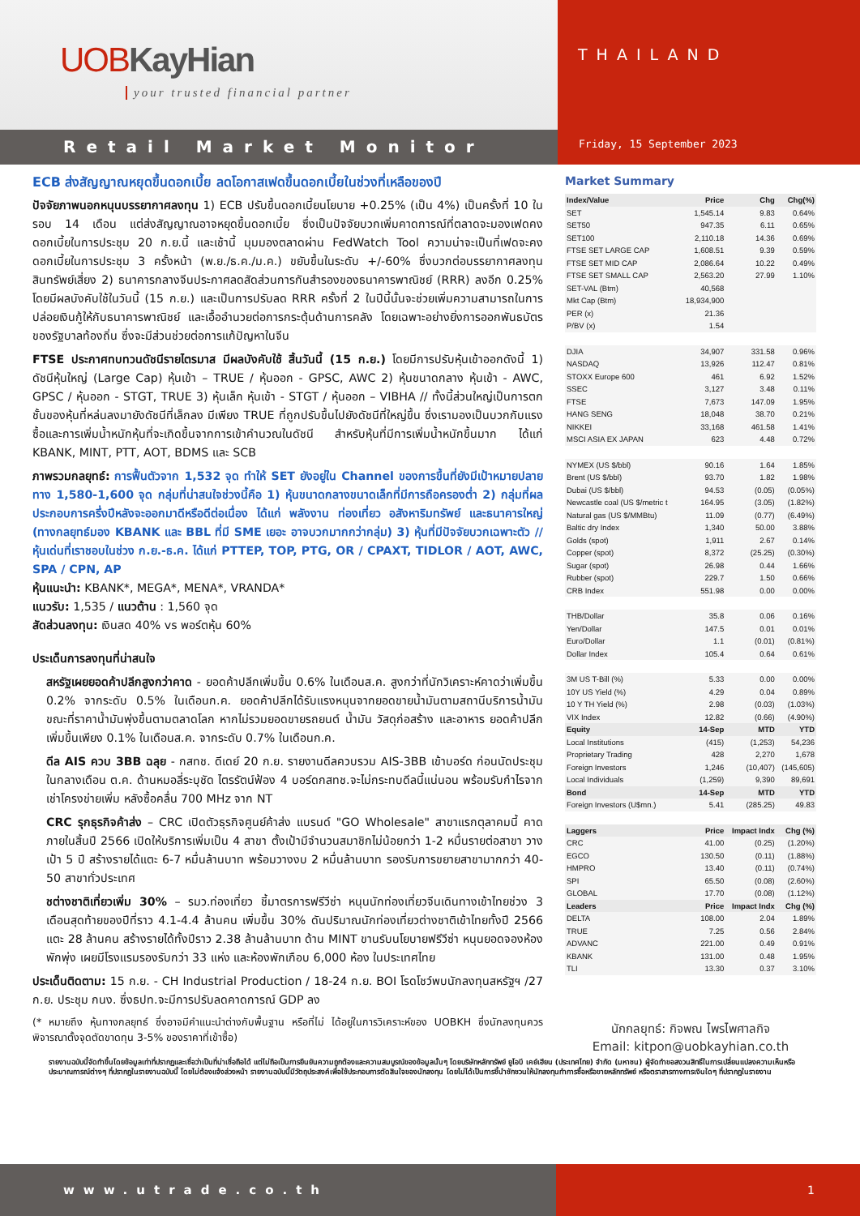UOB KayHian
your trusted financial partner
Retail Market Monitor
THAILAND
Friday, 15 September 2023
ECB ส่งสัญญาณหยุดขึ้นดอกเบี้ย ลดโอกาสเฟดขึ้นดอกเบี้ยในช่วงที่เหลือของปี
ปัจจัยภาพนอกหนุนบรรยากาศลงทุน 1) ECB ปรับขึ้นดอกเบี้ยนโยบาย +0.25% (เป็น 4%) เป็นครั้งที่ 10 ในรอบ 14 เดือน แต่ส่งสัญญาณอาจหยุดขึ้นดอกเบี้ย ซึ่งเป็นปัจจัยบวกเพิ่มคาดการณ์ที่ตลาดจะมองเฟดคงดอกเบี้ยในการประชุม 20 ก.ย.นี้ และเช้านี้ มุมมองตลาดผ่าน FedWatch Tool ความน่าจะเป็นที่เฟดจะคงดอกเบี้ยในการประชุม 3 ครั้งหน้า (พ.ย./ธ.ค./ม.ค.) ขยับขึ้นในระดับ +/-60% ซึ่งบวกต่อบรรยากาศลงทุนสินทรัพย์เสี่ยง 2) ธนาคารกลางจีนประกาศลดสัดส่วนการกันสำรองของธนาคารพาณิชย์ (RRR) ลงอีก 0.25% โดยมีผลบังคับใช้ในวันนี้ (15 ก.ย.) และเป็นการปรับลด RRR ครั้งที่ 2 ในปีนี้นั้นจะช่วยเพิ่มความสามารถในการปล่อยเงินกู้ให้กับธนาคารพาณิชย์ และเอื้ออำนวยต่อการกระตุ้นด้านการคลัง โดยเฉพาะอย่างยิ่งการออกพันธบัตรของรัฐบาลท้องถิ่น ซึ่งจะมีส่วนช่วยต่อการแก้ปัญหาในจีน
FTSE ประกาศทบทวนดัชนีรายไตรมาส มีผลบังคับใช้ สิ้นวันนี้ (15 ก.ย.) โดยมีการปรับหุ้นเข้าออกดังนี้ 1) ดัชนีหุ้นใหญ่ (Large Cap) หุ้นเข้า – TRUE / หุ้นออก - GPSC, AWC 2) หุ้นขนาดกลาง หุ้นเข้า - AWC, GPSC / หุ้นออก - STGT, TRUE 3) หุ้นเล็ก หุ้นเข้า - STGT / หุ้นออก – VIBHA // ทั้งนี้ส่วนใหญ่เป็นการตกชั้นของหุ้นที่หล่นลงมายังดัชนีที่เล็กลง มีเพียง TRUE ที่ถูกปรับขึ้นไปยังดัชนีที่ใหญ่ขึ้น ซึ่งเรามองเป็นบวกกับแรงซื้อและการเพิ่มน้ำหนักหุ้นที่จะเกิดขึ้นจากการเข้าคำนวณในดัชนี สำหรับหุ้นที่มีการเพิ่มน้ำหนักขึ้นมาก ได้แก่ KBANK, MINT, PTT, AOT, BDMS และ SCB
ภาพรวมกลยุทธ์: การฟื้นตัวจาก 1,532 จุด ทำให้ SET ยังอยู่ใน Channel ของการขึ้นที่ยังมีเป้าหมายปลายทาง 1,580-1,600 จุด กลุ่มที่น่าสนใจช่วงนี้คือ 1) หุ้นขนาดกลางขนาดเล็กที่มีการถือครองต่ำ 2) กลุ่มที่ผลประกอบการครึ่งปีหลังจะออกมาดีหรือดีต่อเนื่อง ได้แก่ พลังงาน ท่องเที่ยว อสังหาริมทรัพย์ และธนาคารใหญ่ (ทางกลยุทธ์มอง KBANK และ BBL ที่มี SME เยอะ อาจบวกมากกว่ากลุ่ม) 3) หุ้นที่มีปัจจัยบวกเฉพาะตัว // หุ้นเด่นที่เราชอบในช่วง ก.ย.-ธ.ค. ได้แก่ PTTEP, TOP, PTG, OR / CPAXT, TIDLOR / AOT, AWC, SPA / CPN, AP
หุ้นแนะนำ: KBANK*, MEGA*, MENA*, VRANDA*
แนวรับ: 1,535 / แนวต้าน : 1,560 จุด
สัดส่วนลงทุน: เงินสด 40% vs พอร์ตหุ้น 60%
ประเด็นการลงทุนที่น่าสนใจ
สหรัฐเผยยอดค้าปลีกสูงกว่าคาด - ยอดค้าปลีกเพิ่มขึ้น 0.6% ในเดือนส.ค. สูงกว่าที่นักวิเคราะห์คาดว่าเพิ่มขึ้น 0.2% จากระดับ 0.5% ในเดือนก.ค. ยอดค้าปลีกได้รับแรงหนุนจากยอดขายน้ำมันตามสถานีบริการน้ำมัน ขณะที่ราคาน้ำมันพุ่งขึ้นตามตลาดโลก หากไม่รวมยอดขายรถยนต์ น้ำมัน วัสดุก่อสร้าง และอาหาร ยอดค้าปลีกเพิ่มขึ้นเพียง 0.1% ในเดือนส.ค. จากระดับ 0.7% ในเดือนก.ค.
ดีล AIS ควบ 3BB ฉลุย - กสทช. ดีเดย์ 20 ก.ย. รายงานดีลควบรวม AIS-3BB เข้าบอร์ด ก่อนนัดประชุมในกลางเดือน ต.ค. ด้านหมอลี่ระบุชัด ไตรรัตน์ฟ้อง 4 บอร์ดกสทช.จะไม่กระทบดีลนี้แน่นอน พร้อมรับกำไรจากเช่าโครงข่ายเพิ่ม หลังซื้อคลื่น 700 MHz จาก NT
CRC รุกธุรกิจค้าส่ง – CRC เปิดตัวธุรกิจศูนย์ค้าส่ง แบรนด์ "GO Wholesale" สาขาแรกตุลาคมนี้ คาดภายในสิ้นปี 2566 เปิดให้บริการเพิ่มเป็น 4 สาขา ตั้งเป้ามีจำนวนสมาชิกไม่น้อยกว่า 1-2 หมื่นรายต่อสาขา วางเป้า 5 ปี สร้างรายได้แตะ 6-7 หมื่นล้านบาท พร้อมวางงบ 2 หมื่นล้านบาท รองรับการขยายสาขามากกว่า 40-50 สาขาทั่วประเทศ
ชต่างชาติเที่ยวเพิ่ม 30% – รมว.ท่องเที่ยว ชี้มาตรการฟรีวีซ่า หนุนนักท่องเที่ยวจีนเดินทางเข้าไทยช่วง 3 เดือนสุดท้ายของปีที่ราว 4.1-4.4 ล้านคน เพิ่มขึ้น 30% ดันปริมาณนักท่องเที่ยวต่างชาติเข้าไทยทั้งปี 2566 แตะ 28 ล้านคน สร้างรายได้ทั้งปีราว 2.38 ล้านล้านบาท ด้าน MINT ขานรับนโยบายฟรีวีซ่า หนุนยอดจองห้องพักพุ่ง เผยมีโรงแรมรองรับกว่า 33 แห่ง และห้องพักเกือบ 6,000 ห้อง ในประเทศไทย
ประเด็นติดตาม: 15 ก.ย. - CH Industrial Production / 18-24 ก.ย. BOI โรดโชว์พบนักลงทุนสหรัฐฯ /27 ก.ย. ประชุม กนง. ซึ่งธปท.จะมีการปรับลดคาดการณ์ GDP ลง
(* หมายถึง หุ้นทางกลยุทธ์ ซึ่งอาจมีคำแนะนำต่างกับพื้นฐาน หรือที่ไม่ ได้อยู่ในการวิเคราะห์ของ UOBKH ซึ่งนักลงทุนควรพิจารณาตั้งจุดตัดขาดทุน 3-5% ของราคาที่เข้าซื้อ)
Market Summary
| Index/Value | Price | Chg | Chg(%) |
| --- | --- | --- | --- |
| SET | 1,545.14 | 9.83 | 0.64% |
| SET50 | 947.35 | 6.11 | 0.65% |
| SET100 | 2,110.18 | 14.36 | 0.69% |
| FTSE SET LARGE CAP | 1,608.51 | 9.39 | 0.59% |
| FTSE SET MID CAP | 2,086.64 | 10.22 | 0.49% |
| FTSE SET SMALL CAP | 2,563.20 | 27.99 | 1.10% |
| SET-VAL (Btm) | 40,568 | | |
| Mkt Cap (Btm) | 18,934,900 | | |
| PER (x) | 21.36 | | |
| P/BV (x) | 1.54 | | |
| DJIA | 34,907 | 331.58 | 0.96% |
| NASDAQ | 13,926 | 112.47 | 0.81% |
| STOXX Europe 600 | 461 | 6.92 | 1.52% |
| SSEC | 3,127 | 3.48 | 0.11% |
| FTSE | 7,673 | 147.09 | 1.95% |
| HANG SENG | 18,048 | 38.70 | 0.21% |
| NIKKEI | 33,168 | 461.58 | 1.41% |
| MSCI ASIA EX JAPAN | 623 | 4.48 | 0.72% |
| NYMEX (US $/bbl) | 90.16 | 1.64 | 1.85% |
| Brent (US $/bbl) | 93.70 | 1.82 | 1.98% |
| Dubai (US $/bbl) | 94.53 | (0.05) | (0.05%) |
| Newcastle coal (US $/metric t | 164.95 | (3.05) | (1.82%) |
| Natural gas (US $/MMBtu) | 11.09 | (0.77) | (6.49%) |
| Baltic dry Index | 1,340 | 50.00 | 3.88% |
| Golds (spot) | 1,911 | 2.67 | 0.14% |
| Copper (spot) | 8,372 | (25.25) | (0.30%) |
| Sugar (spot) | 26.98 | 0.44 | 1.66% |
| Rubber (spot) | 229.7 | 1.50 | 0.66% |
| CRB Index | 551.98 | 0.00 | 0.00% |
| THB/Dollar | 35.8 | 0.06 | 0.16% |
| Yen/Dollar | 147.5 | 0.01 | 0.01% |
| Euro/Dollar | 1.1 | (0.01) | (0.81%) |
| Dollar Index | 105.4 | 0.64 | 0.61% |
| 3M US T-Bill (%) | 5.33 | 0.00 | 0.00% |
| 10Y US Yield (%) | 4.29 | 0.04 | 0.89% |
| 10 Y TH Yield (%) | 2.98 | (0.03) | (1.03%) |
| VIX Index | 12.82 | (0.66) | (4.90%) |
| Equity | 14-Sep | MTD | YTD |
| Local Institutions | (415) | (1,253) | 54,236 |
| Proprietary Trading | 428 | 2,270 | 1,678 |
| Foreign Investors | 1,246 | (10,407) | (145,605) |
| Local Individuals | (1,259) | 9,390 | 89,691 |
| Bond | 14-Sep | MTD | YTD |
| Foreign Investors (U$mn.) | 5.41 | (285.25) | 49.83 |
| Laggers | Price | Impact Indx | Chg (%) |
| CRC | 41.00 | (0.25) | (1.20%) |
| EGCO | 130.50 | (0.11) | (1.88%) |
| HMPRO | 13.40 | (0.11) | (0.74%) |
| SPI | 65.50 | (0.08) | (2.60%) |
| GLOBAL | 17.70 | (0.08) | (1.12%) |
| Leaders | Price | Impact Indx | Chg (%) |
| DELTA | 108.00 | 2.04 | 1.89% |
| TRUE | 7.25 | 0.56 | 2.84% |
| ADVANC | 221.00 | 0.49 | 0.91% |
| KBANK | 131.00 | 0.48 | 1.95% |
| TLI | 13.30 | 0.37 | 3.10% |
นักกลยุทธ์: กิจพณ ไพรไพศาลกิจ
Email: kitpon@uobkayhian.co.th
รายงานฉบับนี้จัดทำขึ้นโดยข้อมูลเท่าที่ปรากฏและเชื่อว่าเป็นที่น่าเชื่อถือได้ แต่ไม่ถือเป็นการยืนยันความถูกต้องและความสมบูรณ์ของข้อมูลนั้นๆ โดยบริษัทหลักทรัพย์ ยูโอบี เคย์เฮียน (ประเทศไทย) จำกัด (มหาชน) ผู้จัดทำขอสงวนสิทธิ์ในการเปลี่ยนแปลงความเห็นหรือประมาณการณ์ต่างๆ ที่ปรากฏในรายงานฉบับนี้ โดยไม่ต้องแจ้งล่วงหน้า รายงานฉบับนี้มีวัตถุประสงค์เพื่อใช้ประกอบการตัดสินใจของนักลงทุน โดยไม่ได้เป็นการชี้นำชักชวนให้นักลงทุนทำการซื้อหรือขายหลักทรัพย์ หรือตราสารทางการเงินใดๆ ที่ปรากฏในรายงาน
www.utrade.co.th 1